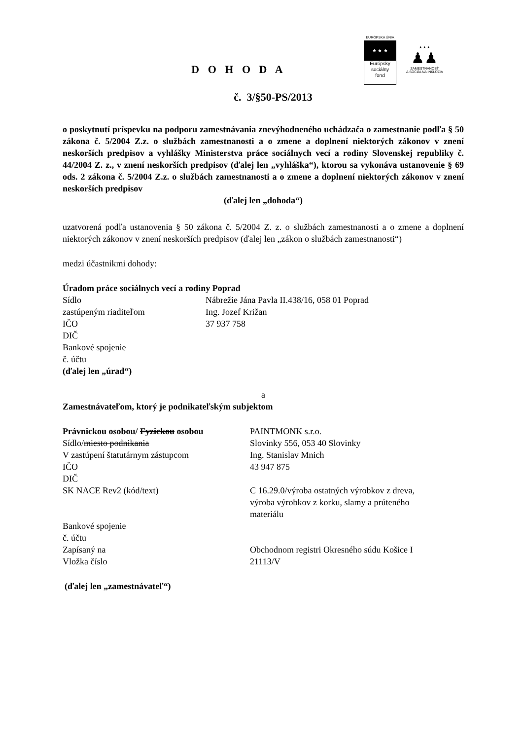EURÓPSKA ÚNIA
★ ★ ★
Európsky
sociálny
fond
★ ★ ★
♟♟
ZAMESTNANOSŤ
A SOCIÁLNA INKLÚZIA
D O H O D A
č. 3/§50-PS/2013
o poskytnutí príspevku na podporu zamestnávania znevýhodneného uchádzača o zamestnanie podľa § 50 zákona č. 5/2004 Z.z. o službách zamestnanosti a o zmene a doplnení niektorých zákonov v znení neskorších predpisov a vyhlášky Ministerstva práce sociálnych vecí a rodiny Slovenskej republiky č. 44/2004 Z. z., v znení neskorších predpisov (ďalej len „vyhláška“), ktorou sa vykonáva ustanovenie § 69 ods. 2 zákona č. 5/2004 Z.z. o službách zamestnanosti a o zmene a doplnení niektorých zákonov v znení neskorších predpisov
(ďalej len „dohoda“)
uzatvorená podľa ustanovenia § 50 zákona č. 5/2004 Z. z. o službách zamestnanosti a o zmene a doplnení niektorých zákonov v znení neskorších predpisov (ďalej len „zákon o službách zamestnanosti“)
medzi účastnikmi dohody:
Úradom práce sociálnych vecí a rodiny Poprad
| Sídlo | Nábrežie Jána Pavla II.438/16, 058 01 Poprad |
| zastúpeným riaditeľom | Ing. Jozef Križan |
| IČO | 37 937 758 |
| DIČ | |
| Bankové spojenie | |
| č. účtu | |
(ďalej len „úrad“)
a
Zamestnávateľom, ktorý je podnikateľským subjektom
| Právnickou osobou/ Fyzickou osobou | PAINTMONK s.r.o. |
| Sídlo/ miesto podnikania | Slovinky 556, 053 40 Slovinky |
| V zastúpení štatutárnym zástupcom | Ing. Stanislav Mnich |
| IČO | 43 947 875 |
| DIČ | |
| SK NACE Rev2 (kód/text) | C 16.29.0/výroba ostatných výrobkov z dreva, výroba výrobkov z korku, slamy a prúteného materiálu |
| Bankové spojenie | |
| č. účtu | |
| Zapísaný na | Obchodnom registri Okresného súdu Košice I |
| Vložka číslo | 21113/V |
(ďalej len „zamestnávateľ“)